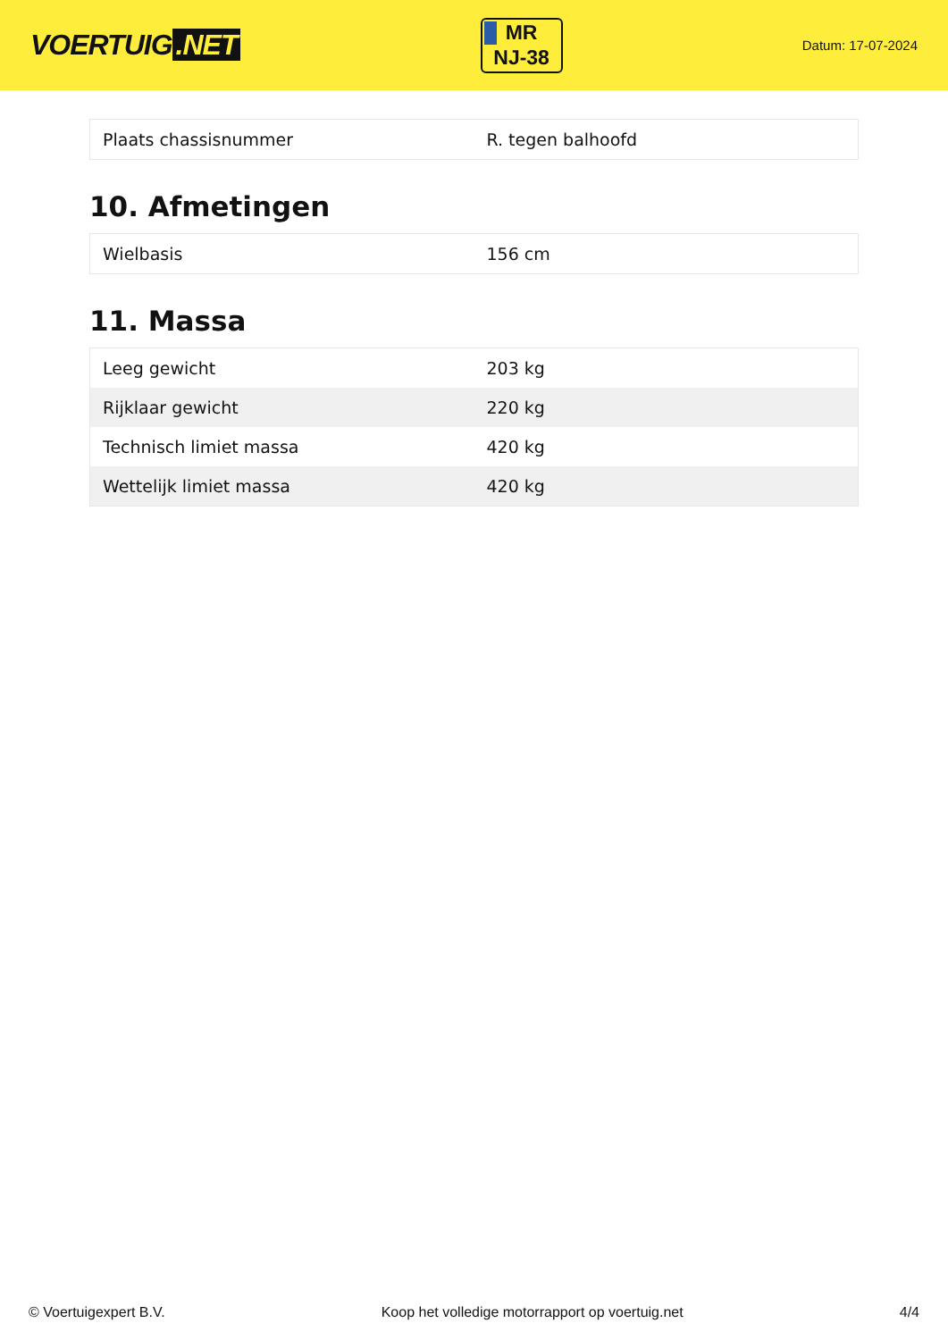VOERTUIG.NET
MR
NJ-38
Datum: 17-07-2024
| Plaats chassisnummer | R. tegen balhoofd |
10. Afmetingen
| Wielbasis | 156 cm |
11. Massa
| Leeg gewicht | 203 kg |
| Rijklaar gewicht | 220 kg |
| Technisch limiet massa | 420 kg |
| Wettelijk limiet massa | 420 kg |
© Voertuigexpert B.V. Koop het volledige motorrapport op voertuig.net 4/4